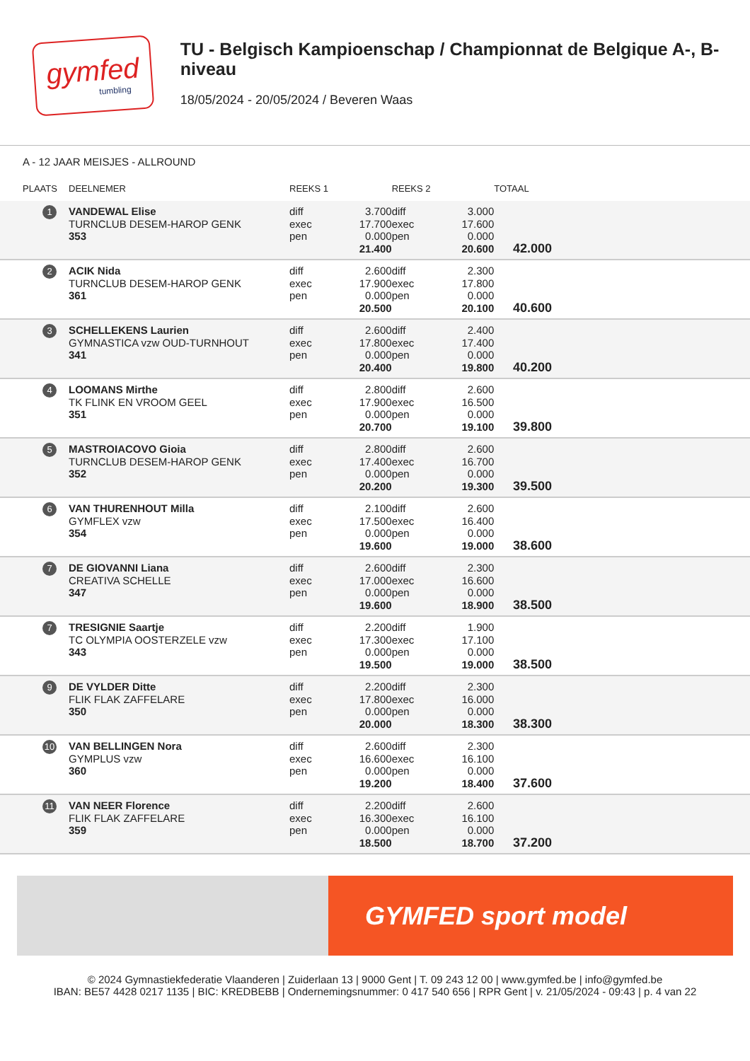gymfed
tumbling
TU - Belgisch Kampioenschap / Championnat de Belgique A-, B-niveau
18/05/2024 - 20/05/2024 / Beveren Waas
A - 12 JAAR MEISJES - ALLROUND
| PLAATS | DEELNEMER | REEKS 1 | | REEKS 2 | | TOTAAL |
| --- | --- | --- | --- | --- | --- | --- |
| 1 | VANDEWAL Elise TURNCLUB DESEM-HAROP GENK 353 | diff exec pen | 3.700 17.700 0.000 21.400 | diff exec pen | 3.000 17.600 0.000 20.600 | 42.000 |
| 2 | ACIK Nida TURNCLUB DESEM-HAROP GENK 361 | diff exec pen | 2.600 17.900 0.000 20.500 | diff exec pen | 2.300 17.800 0.000 20.100 | 40.600 |
| 3 | SCHELLEKENS Laurien GYMNASTICA vzw OUD-TURNHOUT 341 | diff exec pen | 2.600 17.800 0.000 20.400 | diff exec pen | 2.400 17.400 0.000 19.800 | 40.200 |
| 4 | LOOMANS Mirthe TK FLINK EN VROOM GEEL 351 | diff exec pen | 2.800 17.900 0.000 20.700 | diff exec pen | 2.600 16.500 0.000 19.100 | 39.800 |
| 5 | MASTROIACOVO Gioia TURNCLUB DESEM-HAROP GENK 352 | diff exec pen | 2.800 17.400 0.000 20.200 | diff exec pen | 2.600 16.700 0.000 19.300 | 39.500 |
| 6 | VAN THURENHOUT Milla GYMFLEX vzw 354 | diff exec pen | 2.100 17.500 0.000 19.600 | diff exec pen | 2.600 16.400 0.000 19.000 | 38.600 |
| 7 | DE GIOVANNI Liana CREATIVA SCHELLE 347 | diff exec pen | 2.600 17.000 0.000 19.600 | diff exec pen | 2.300 16.600 0.000 18.900 | 38.500 |
| 7 | TRESIGNIE Saartje TC OLYMPIA OOSTERZELE vzw 343 | diff exec pen | 2.200 17.300 0.000 19.500 | diff exec pen | 1.900 17.100 0.000 19.000 | 38.500 |
| 9 | DE VYLDER Ditte FLIK FLAK ZAFFELARE 350 | diff exec pen | 2.200 17.800 0.000 20.000 | diff exec pen | 2.300 16.000 0.000 18.300 | 38.300 |
| 10 | VAN BELLINGEN Nora GYMPLUS vzw 360 | diff exec pen | 2.600 16.600 0.000 19.200 | diff exec pen | 2.300 16.100 0.000 18.400 | 37.600 |
| 11 | VAN NEER Florence FLIK FLAK ZAFFELARE 359 | diff exec pen | 2.200 16.300 0.000 18.500 | diff exec pen | 2.600 16.100 0.000 18.700 | 37.200 |
GYMFED sport model
© 2024 Gymnastiekfederatie Vlaanderen | Zuiderlaan 13 | 9000 Gent | T. 09 243 12 00 | www.gymfed.be | info@gymfed.be
IBAN: BE57 4428 0217 1135 | BIC: KREDBEBB | Ondernemingsnummer: 0 417 540 656 | RPR Gent | v. 21/05/2024 - 09:43 | p. 4 van 22